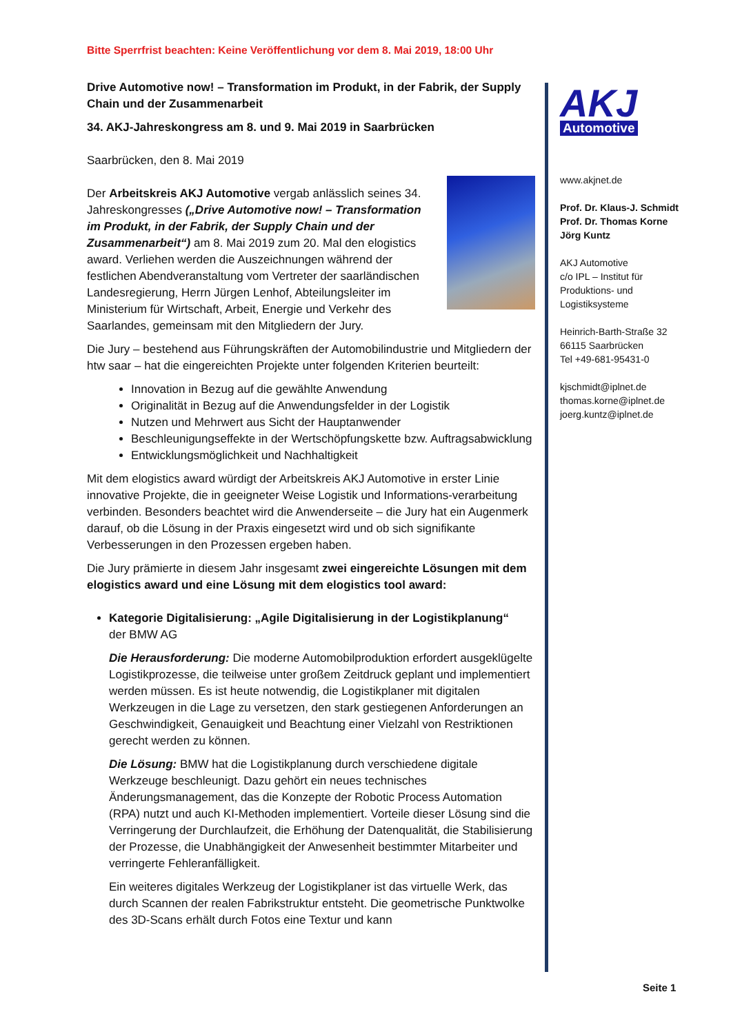Bitte Sperrfrist beachten: Keine Veröffentlichung vor dem 8. Mai 2019, 18:00 Uhr
Drive Automotive now! – Transformation im Produkt, in der Fabrik, der Supply Chain und der Zusammenarbeit
34. AKJ-Jahreskongress am 8. und 9. Mai 2019 in Saarbrücken
Saarbrücken, den 8. Mai 2019
Der Arbeitskreis AKJ Automotive vergab anlässlich seines 34. Jahreskongresses („Drive Automotive now! – Transformation im Produkt, in der Fabrik, der Supply Chain und der Zusammenarbeit“) am 8. Mai 2019 zum 20. Mal den elogistics award. Verliehen werden die Auszeichnungen während der festlichen Abendveranstaltung vom Vertreter der saarländischen Landesregierung, Herrn Jürgen Lenhof, Abteilungsleiter im Ministerium für Wirtschaft, Arbeit, Energie und Verkehr des Saarlandes, gemeinsam mit den Mitgliedern der Jury.
Die Jury – bestehend aus Führungskräften der Automobilindustrie und Mitgliedern der htw saar – hat die eingereichten Projekte unter folgenden Kriterien beurteilt:
Innovation in Bezug auf die gewählte Anwendung
Originalität in Bezug auf die Anwendungsfelder in der Logistik
Nutzen und Mehrwert aus Sicht der Hauptanwender
Beschleunigungseffekte in der Wertschöpfungskette bzw. Auftragsabwicklung
Entwicklungsmöglichkeit und Nachhaltigkeit
Mit dem elogistics award würdigt der Arbeitskreis AKJ Automotive in erster Linie innovative Projekte, die in geeigneter Weise Logistik und Informations-verarbeitung verbinden. Besonders beachtet wird die Anwenderseite – die Jury hat ein Augenmerk darauf, ob die Lösung in der Praxis eingesetzt wird und ob sich signifikante Verbesserungen in den Prozessen ergeben haben.
Die Jury prämierte in diesem Jahr insgesamt zwei eingereichte Lösungen mit dem elogistics award und eine Lösung mit dem elogistics tool award:
Kategorie Digitalisierung: „Agile Digitalisierung in der Logistikplanung“
der BMW AG
Die Herausforderung: Die moderne Automobilproduktion erfordert ausgeklügelte Logistikprozesse, die teilweise unter großem Zeitdruck geplant und implementiert werden müssen. Es ist heute notwendig, die Logistikplaner mit digitalen Werkzeugen in die Lage zu versetzen, den stark gestiegenen Anforderungen an Geschwindigkeit, Genauigkeit und Beachtung einer Vielzahl von Restriktionen gerecht werden zu können.
Die Lösung: BMW hat die Logistikplanung durch verschiedene digitale Werkzeuge beschleunigt. Dazu gehört ein neues technisches Änderungsmanagement, das die Konzepte der Robotic Process Automation (RPA) nutzt und auch KI-Methoden implementiert. Vorteile dieser Lösung sind die Verringerung der Durchlaufzeit, die Erhöhung der Datenqualität, die Stabilisierung der Prozesse, die Unabhängigkeit der Anwesenheit bestimmter Mitarbeiter und verringerte Fehleranfälligkeit.
Ein weiteres digitales Werkzeug der Logistikplaner ist das virtuelle Werk, das durch Scannen der realen Fabrikstruktur entsteht. Die geometrische Punktwolke des 3D-Scans erhält durch Fotos eine Textur und kann
AKJ
Automotive
www.akjnet.de
Prof. Dr. Klaus-J. Schmidt
Prof. Dr. Thomas Korne
Jörg Kuntz
AKJ Automotive
c/o IPL – Institut für Produktions- und Logistiksysteme
Heinrich-Barth-Straße 32
66115 Saarbrücken
Tel +49-681-95431-0
kjschmidt@iplnet.de
thomas.korne@iplnet.de
joerg.kuntz@iplnet.de
Seite 1